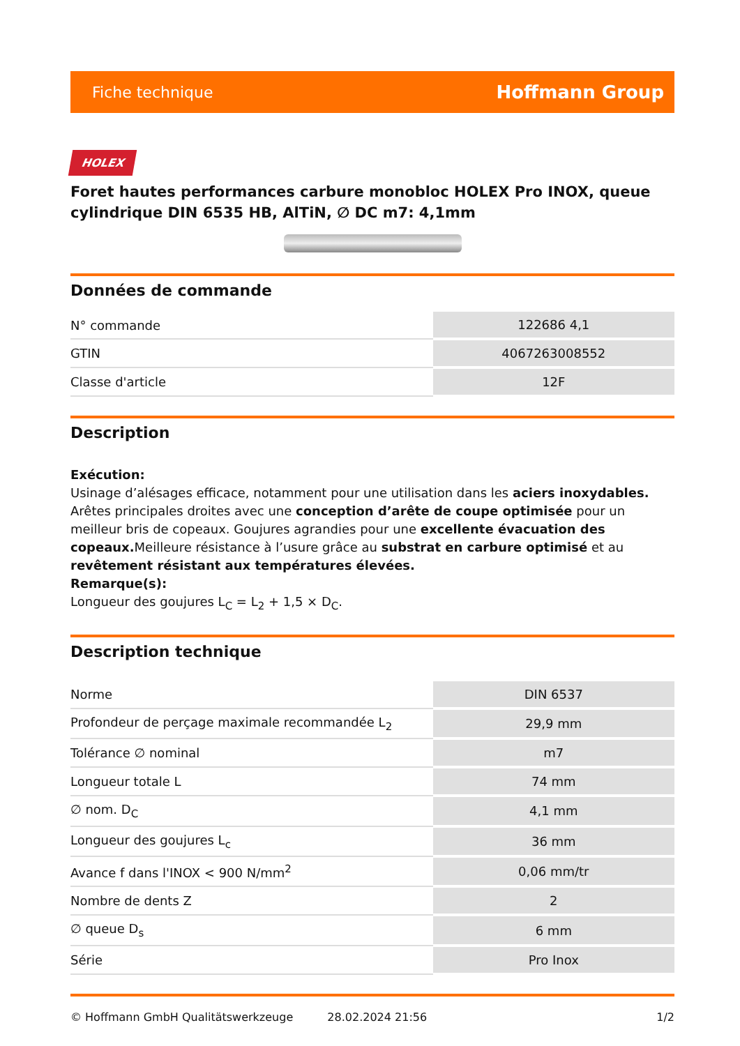Fiche technique Hoffmann Group
HOLEX
Foret hautes performances carbure monobloc HOLEX Pro INOX, queue cylindrique DIN 6535 HB, AlTiN, ∅ DC m7: 4,1mm
Données de commande
| N° commande | 122686 4,1 |
| GTIN | 4067263008552 |
| Classe d'article | 12F |
Description
Exécution:
Usinage d’alésages efficace, notamment pour une utilisation dans les aciers inoxydables. Arêtes principales droites avec une conception d’arête de coupe optimisée pour un meilleur bris de copeaux. Goujures agrandies pour une excellente évacuation des copeaux. Meilleure résistance à l’usure grâce au substrat en carbure optimisé et au revêtement résistant aux températures élevées.
Remarque(s):
Longueur des goujures L<sub>C</sub> = L<sub>2</sub> + 1,5 × D<sub>C</sub>.
Description technique
| Norme | DIN 6537 |
| Profondeur de perçage maximale recommandée L<sub>2</sub> | 29,9 mm |
| Tolérance ∅ nominal | m7 |
| Longueur totale L | 74 mm |
| ∅ nom. D<sub>C</sub> | 4,1 mm |
| Longueur des goujures L<sub>c</sub> | 36 mm |
| Avance f dans l'INOX < 900 N/mm<sup>2</sup> | 0,06 mm/tr |
| Nombre de dents Z | 2 |
| ∅ queue D<sub>s</sub> | 6 mm |
| Série | Pro Inox |
© Hoffmann GmbH Qualitätswerkzeuge 28.02.2024 21:56 1/2